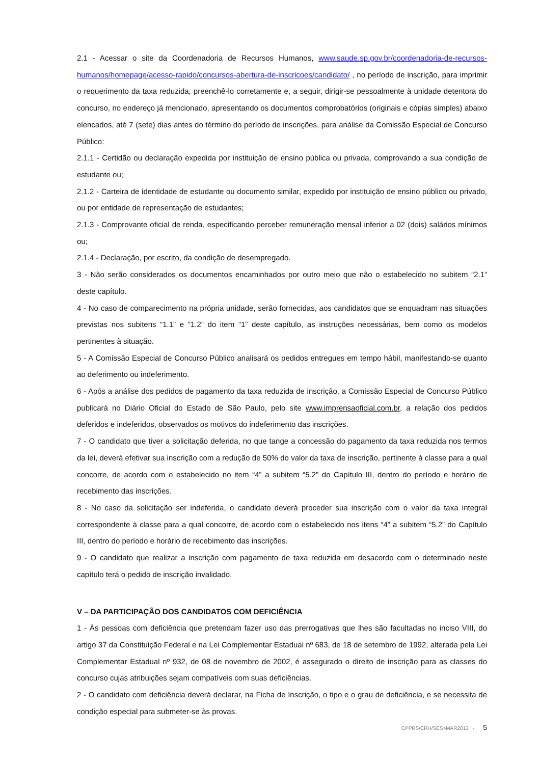2.1 - Acessar o site da Coordenadoria de Recursos Humanos, www.saude.sp.gov.br/coordenadoria-de-recursos-humanos/homepage/acesso-rapido/concursos-abertura-de-inscricoes/candidato/ , no período de inscrição, para imprimir o requerimento da taxa reduzida, preenchê-lo corretamente e, a seguir, dirigir-se pessoalmente à unidade detentora do concurso, no endereço já mencionado, apresentando os documentos comprobatórios (originais e cópias simples) abaixo elencados, até 7 (sete) dias antes do término do período de inscrições, para análise da Comissão Especial de Concurso Público:
2.1.1 - Certidão ou declaração expedida por instituição de ensino pública ou privada, comprovando a sua condição de estudante ou;
2.1.2 - Carteira de identidade de estudante ou documento similar, expedido por instituição de ensino público ou privado, ou por entidade de representação de estudantes;
2.1.3 - Comprovante oficial de renda, especificando perceber remuneração mensal inferior a 02 (dois) salários mínimos ou;
2.1.4 - Declaração, por escrito, da condição de desempregado.
3 - Não serão considerados os documentos encaminhados por outro meio que não o estabelecido no subitem “2.1” deste capítulo.
4 - No caso de comparecimento na própria unidade, serão fornecidas, aos candidatos que se enquadram nas situações previstas nos subitens “1.1” e “1.2” do item “1” deste capítulo, as instruções necessárias, bem como os modelos pertinentes à situação.
5 - A Comissão Especial de Concurso Público analisará os pedidos entregues em tempo hábil, manifestando-se quanto ao deferimento ou indeferimento.
6 - Após a análise dos pedidos de pagamento da taxa reduzida de inscrição, a Comissão Especial de Concurso Público publicará no Diário Oficial do Estado de São Paulo, pelo site www.imprensaoficial.com.br, a relação dos pedidos deferidos e indeferidos, observados os motivos do indeferimento das inscrições.
7 - O candidato que tiver a solicitação deferida, no que tange a concessão do pagamento da taxa reduzida nos termos da lei, deverá efetivar sua inscrição com a redução de 50% do valor da taxa de inscrição, pertinente à classe para a qual concorre, de acordo com o estabelecido no item “4” a subitem “5.2” do Capítulo III, dentro do período e horário de recebimento das inscrições.
8 - No caso da solicitação ser indeferida, o candidato deverá proceder sua inscrição com o valor da taxa integral correspondente à classe para a qual concorre, de acordo com o estabelecido nos itens “4” a subitem “5.2” do Capítulo III, dentro do período e horário de recebimento das inscrições.
9 - O candidato que realizar a inscrição com pagamento de taxa reduzida em desacordo com o determinado neste capítulo terá o pedido de inscrição invalidado.
V – DA PARTICIPAÇÃO DOS CANDIDATOS COM DEFICIÊNCIA
1 - Às pessoas com deficiência que pretendam fazer uso das prerrogativas que lhes são facultadas no inciso VIII, do artigo 37 da Constituição Federal e na Lei Complementar Estadual nº 683, de 18 de setembro de 1992, alterada pela Lei Complementar Estadual nº 932, de 08 de novembro de 2002, é assegurado o direito de inscrição para as classes do concurso cujas atribuições sejam compatíveis com suas deficiências.
2 - O candidato com deficiência deverá declarar, na Ficha de Inscrição, o tipo e o grau de deficiência, e se necessita de condição especial para submeter-se às provas.
CPPRS/CRH/SES>MAR2013 - 5